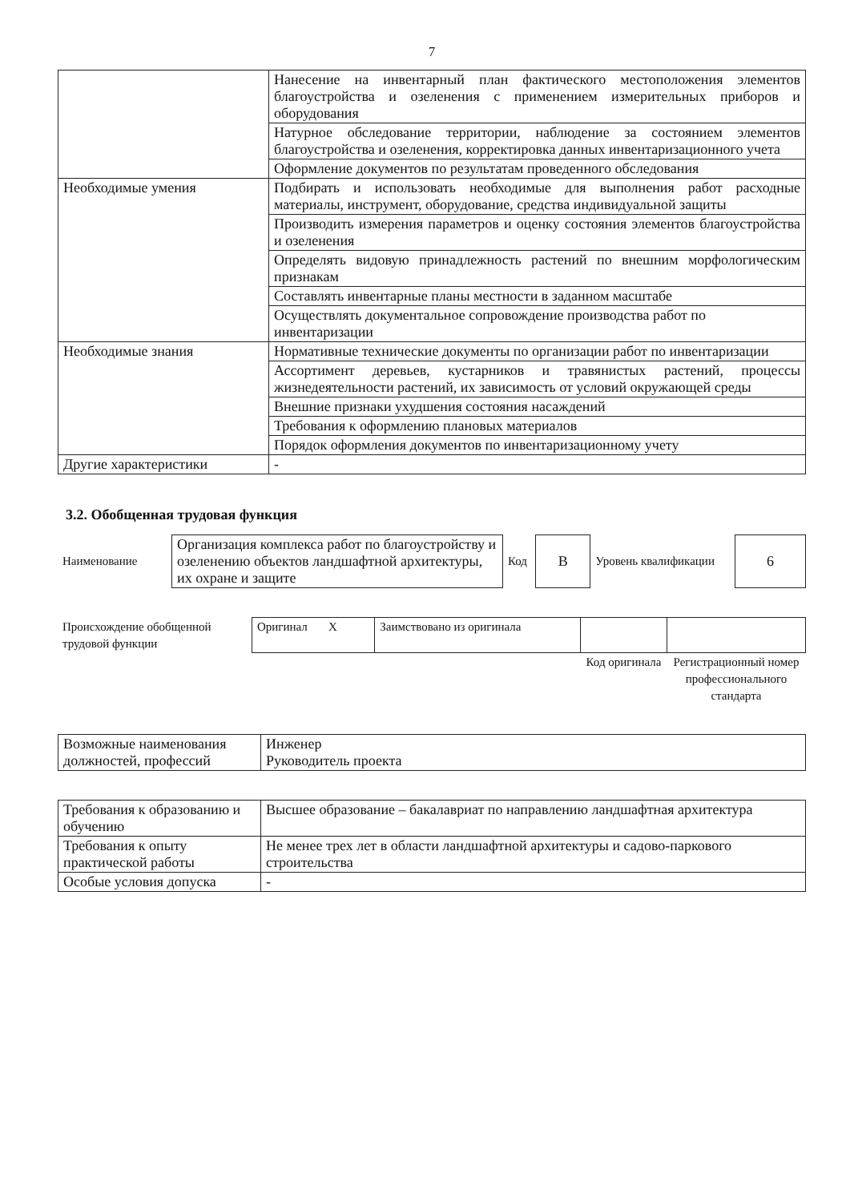7
| | Нанесение на инвентарный план фактического местоположения элементов благоустройства и озеленения с применением измерительных приборов и оборудования |
| | Натурное обследование территории, наблюдение за состоянием элементов благоустройства и озеленения, корректировка данных инвентаризационного учета |
| | Оформление документов по результатам проведенного обследования |
| Необходимые умения | Подбирать и использовать необходимые для выполнения работ расходные материалы, инструмент, оборудование, средства индивидуальной защиты |
| | Производить измерения параметров и оценку состояния элементов благоустройства и озеленения |
| | Определять видовую принадлежность растений по внешним морфологическим признакам |
| | Составлять инвентарные планы местности в заданном масштабе |
| | Осуществлять документальное сопровождение производства работ по инвентаризации |
| Необходимые знания | Нормативные технические документы по организации работ по инвентаризации |
| | Ассортимент деревьев, кустарников и травянистых растений, процессы жизнедеятельности растений, их зависимость от условий окружающей среды |
| | Внешние признаки ухудшения состояния насаждений |
| | Требования к оформлению плановых материалов |
| | Порядок оформления документов по инвентаризационному учету |
| Другие характеристики | - |
3.2. Обобщенная трудовая функция
| Наименование | Организация комплекса работ по благоустройству и озеленению объектов ландшафтной архитектуры, их охране и защите | Код | B | Уровень квалификации | 6 |
| Происхождение обобщенной трудовой функции | Оригинал X | Заимствовано из оригинала | | |
| | | | Код оригинала | Регистрационный номер профессионального стандарта |
| Возможные наименования должностей, профессий | Инженер Руководитель проекта |
| Требования к образованию и обучению | Высшее образование – бакалавриат по направлению ландшафтная архитектура |
| Требования к опыту практической работы | Не менее трех лет в области ландшафтной архитектуры и садово-паркового строительства |
| Особые условия допуска | - |